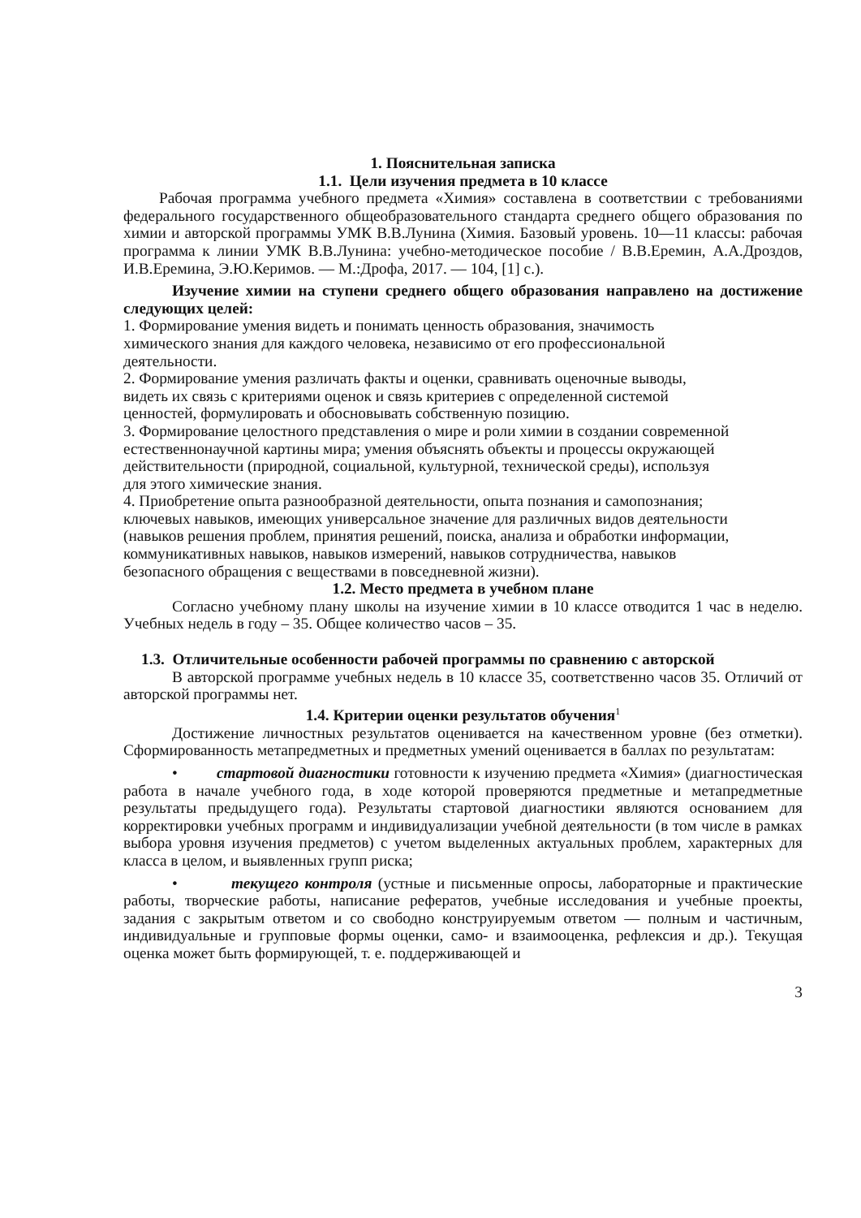1. Пояснительная записка
1.1. Цели изучения предмета в 10 классе
Рабочая программа учебного предмета «Химия» составлена в соответствии с требованиями федерального государственного общеобразовательного стандарта среднего общего образования по химии и авторской программы УМК В.В.Лунина (Химия. Базовый уровень. 10—11 классы: рабочая программа к линии УМК В.В.Лунина: учебно-методическое пособие / В.В.Еремин, А.А.Дроздов, И.В.Еремина, Э.Ю.Керимов. — М.:Дрофа, 2017. — 104, [1] с.).
Изучение химии на ступени среднего общего образования направлено на достижение следующих целей:
1. Формирование умения видеть и понимать ценность образования, значимость
химического знания для каждого человека, независимо от его профессиональной
деятельности.
2. Формирование умения различать факты и оценки, сравнивать оценочные выводы,
видеть их связь с критериями оценок и связь критериев с определенной системой
ценностей, формулировать и обосновывать собственную позицию.
3. Формирование целостного представления о мире и роли химии в создании современной
естественнонаучной картины мира; умения объяснять объекты и процессы окружающей
действительности (природной, социальной, культурной, технической среды), используя
для этого химические знания.
4. Приобретение опыта разнообразной деятельности, опыта познания и самопознания;
ключевых навыков, имеющих универсальное значение для различных видов деятельности
(навыков решения проблем, принятия решений, поиска, анализа и обработки информации,
коммуникативных навыков, навыков измерений, навыков сотрудничества, навыков
безопасного обращения с веществами в повседневной жизни).
1.2. Место предмета в учебном плане
Согласно учебному плану школы на изучение химии в 10 классе отводится 1 час в неделю. Учебных недель в году – 35. Общее количество часов – 35.
1.3. Отличительные особенности рабочей программы по сравнению с авторской
В авторской программе учебных недель в 10 классе 35, соответственно часов 35. Отличий от авторской программы нет.
1.4. Критерии оценки результатов обучения<sup>1</sup>
Достижение личностных результатов оценивается на качественном уровне (без отметки). Сформированность метапредметных и предметных умений оценивается в баллах по результатам:
• стартовой диагностики готовности к изучению предмета «Химия» (диагностическая работа в начале учебного года, в ходе которой проверяются предметные и метапредметные результаты предыдущего года). Результаты стартовой диагностики являются основанием для корректировки учебных программ и индивидуализации учебной деятельности (в том числе в рамках выбора уровня изучения предметов) с учетом выделенных актуальных проблем, характерных для класса в целом, и выявленных групп риска;
• текущего контроля (устные и письменные опросы, лабораторные и практические работы, творческие работы, написание рефератов, учебные исследования и учебные проекты, задания с закрытым ответом и со свободно конструируемым ответом — полным и частичным, индивидуальные и групповые формы оценки, само- и взаимооценка, рефлексия и др.). Текущая оценка может быть формирующей, т. е. поддерживающей и
3